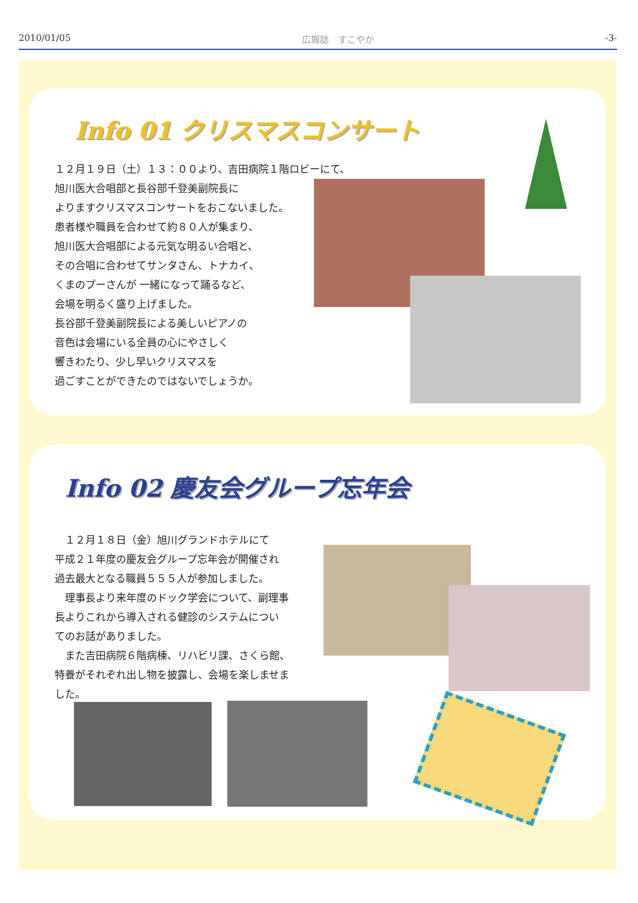2010/01/05 広報誌　すこやか -3-
Info 01 クリスマスコンサート
１２月１９日（土）１３：００より、吉田病院１階ロビーにて、
旭川医大合唱部と長谷部千登美副院長に
よりますクリスマスコンサートをおこないました。
患者様や職員を合わせて約８０人が集まり、
旭川医大合唱部による元気な明るい合唱と、
その合唱に合わせてサンタさん、トナカイ、
くまのプーさんが 一緒になって踊るなど、
会場を明るく盛り上げました。
長谷部千登美副院長による美しいピアノの
音色は会場にいる全員の心にやさしく
響きわたり、少し早いクリスマスを
過ごすことができたのではないでしょうか。
Info 02 慶友会グループ忘年会
　１２月１８日（金）旭川グランドホテルにて
平成２１年度の慶友会グループ忘年会が開催され
過去最大となる職員５５５人が参加しました。
　理事長より来年度のドック学会について、副理事
長よりこれから導入される健診のシステムについ
てのお話がありました。
　また吉田病院６階病棟、リハビリ課、さくら館、
特養がそれぞれ出し物を披露し、会場を楽しませま
した。